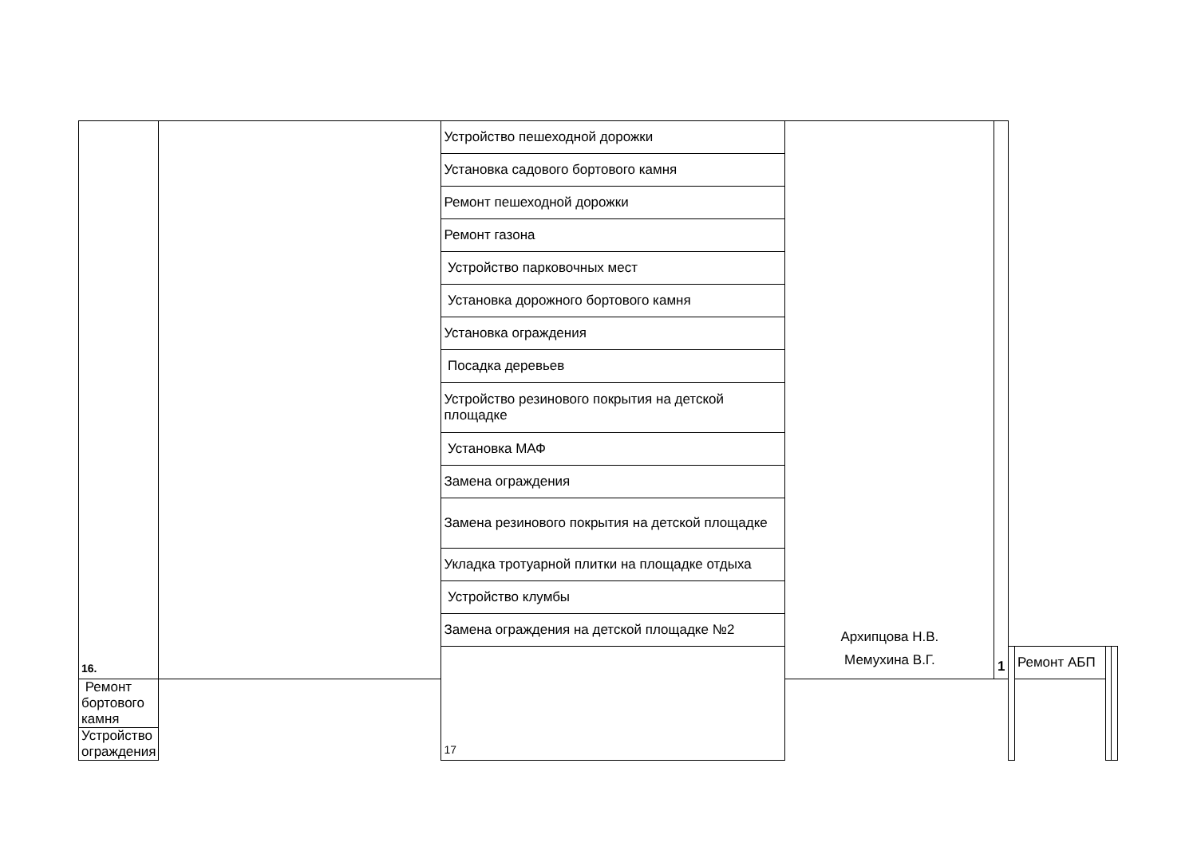| 16. | | Устройство пешеходной дорожки | Архипцова Н.В. Мемухина В.Г. | 1 | | | | |
| | | Установка садового бортового камня | | | | | | |
| | | Ремонт пешеходной дорожки | | | | | | |
| | | Ремонт газона | | | | | | |
| | | Устройство парковочных мест | | | | | | |
| | | Установка дорожного бортового камня | | | | | | |
| | | Установка ограждения | | | | | | |
| | | Посадка деревьев | | | | | | |
| | | Устройство резинового покрытия на детской площадке | | | | | | |
| | | Установка МАФ | | | | | | |
| | | Замена ограждения | | | | | | |
| | | Замена резинового покрытия на детской площадке | | | | | | |
| | | Укладка тротуарной плитки на площадке отдыха | | | | | | |
| | | Устройство клумбы | | | | | | |
| | | Замена ограждения на детской площадке №2 | | | | | | |
| | | 17 | | | | Ремонт АБП | | |
| Ремонт бортового камня | | | | | | | | |
| Устройство ограждения | | | | | | | | |